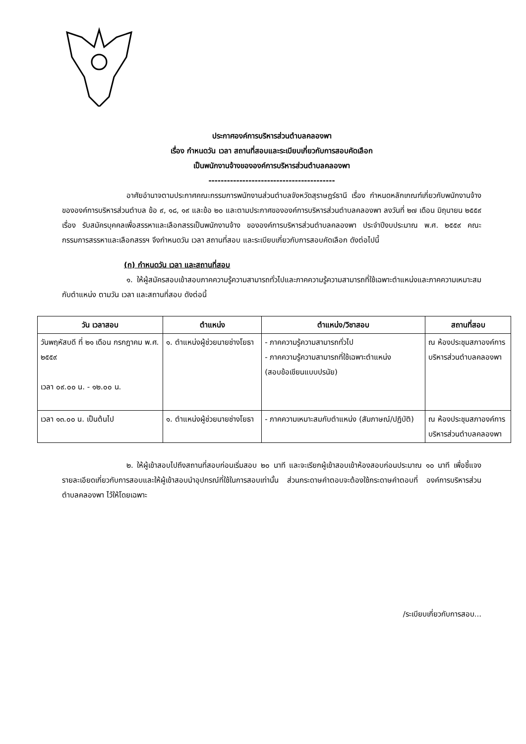ประกาศองค์การบริหารส่วนตำบลคลองพา
เรื่อง กำหนดวัน เวลา สถานที่สอบและระเบียบเกี่ยวกับการสอบคัดเลือก
เป็นพนักงานจ้างขององค์การบริหารส่วนตำบลคลองพา
-----------------------------------------
อาศัยอำนาจตามประกาศคณะกรรมการพนักงานส่วนตำบลจังหวัดสุราษฎร์ธานี เรื่อง กำหนดหลักเกณฑ์เกี่ยวกับพนักงานจ้างขององค์การบริหารส่วนตำบล ข้อ ๙, ๑๘, ๑๙ และข้อ ๒๐ และตามประกาศขององค์การบริหารส่วนตำบลคลองพา ลงวันที่ ๒๗ เดือน มิถุนายน ๒๕๕๙ เรื่อง รับสมัครบุคคลเพื่อสรรหาและเลือกสรรเป็นพนักงานจ้าง ขององค์การบริหารส่วนตำบลคลองพา ประจำปีงบประมาณ พ.ศ. ๒๕๕๙ คณะกรรมการสรรหาและเลือกสรรฯ จึงกำหนดวัน เวลา สถานที่สอบ และระเบียบเกี่ยวกับการสอบคัดเลือก ดังต่อไปนี้
(ก) กำหนดวัน เวลา และสถานที่สอบ
๑. ให้ผู้สมัครสอบเข้าสอบภาคความรู้ความสามารถทั่วไปและภาคความรู้ความสามารถที่ใช้เฉพาะตำแหน่งและภาคความเหมาะสมกับตำแหน่ง ตามวัน เวลา และสถานที่สอบ ดังต่อนี้
| วัน เวลาสอบ | ตำแหน่ง | ตำแหน่ง/วิชาสอบ | สถานที่สอบ |
| --- | --- | --- | --- |
| วันพฤหัสบดี ที่ ๒๑ เดือน กรกฎาคม พ.ศ. ๒๕๕๙ เวลา ๐๙.๐๐ น. - ๑๒.๐๐ น. | ๑. ตำแหน่งผู้ช่วยนายช่างโยธา | - ภาคความรู้ความสามารถทั่วไป - ภาคความรู้ความสามารถที่ใช้เฉพาะตำแหน่ง (สอบข้อเขียนแบบปรนัย) | ณ ห้องประชุมสภาองค์การบริหารส่วนตำบลคลองพา |
| เวลา ๑๓.๐๐ น. เป็นต้นไป | ๑. ตำแหน่งผู้ช่วยนายช่างโยธา | - ภาคความเหมาะสมกับตำแหน่ง (สัมภาษณ์/ปฏิบัติ) | ณ ห้องประชุมสภาองค์การบริหารส่วนตำบลคลองพา |
๒. ให้ผู้เข้าสอบไปถึงสถานที่สอบก่อนเริ่มสอบ ๒๐ นาที และจะเรียกผู้เข้าสอบเข้าห้องสอบก่อนประมาณ ๑๐ นาที เพื่อชี้แจงรายละเอียดเกี่ยวกับการสอบและให้ผู้เข้าสอบนำอุปกรณ์ที่ใช้ในการสอบเท่านั้น ส่วนกระดาษคำตอบจะต้องใช้กระดาษคำตอบที่ องค์การบริหารส่วนตำบลคลองพา ไว้ให้โดยเฉพาะ
/ระเบียบเกี่ยวกับการสอบ...